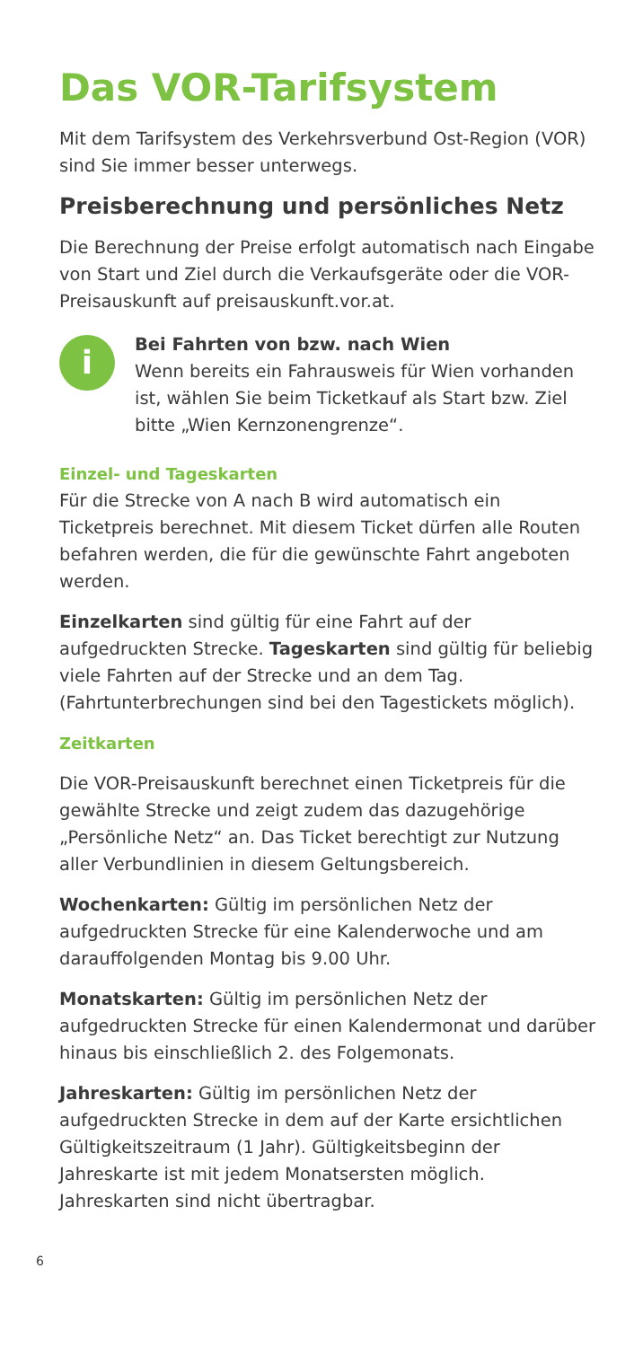Das VOR-Tarifsystem
Mit dem Tarifsystem des Verkehrsverbund Ost-Region (VOR) sind Sie immer besser unterwegs.
Preisberechnung und persönliches Netz
Die Berechnung der Preise erfolgt automatisch nach Eingabe von Start und Ziel durch die Verkaufsgeräte oder die VOR-Preisauskunft auf preisauskunft.vor.at.
i
Bei Fahrten von bzw. nach Wien
Wenn bereits ein Fahrausweis für Wien vorhanden ist, wählen Sie beim Ticketkauf als Start bzw. Ziel bitte „Wien Kernzonengrenze“.
Einzel- und Tageskarten
Für die Strecke von A nach B wird automatisch ein Ticketpreis berechnet. Mit diesem Ticket dürfen alle Routen befahren werden, die für die gewünschte Fahrt angeboten werden.
Einzelkarten sind gültig für eine Fahrt auf der aufgedruckten Strecke. Tageskarten sind gültig für beliebig viele Fahrten auf der Strecke und an dem Tag. (Fahrtunterbrechungen sind bei den Tagestickets möglich).
Zeitkarten
Die VOR-Preisauskunft berechnet einen Ticketpreis für die gewählte Strecke und zeigt zudem das dazugehörige „Persönliche Netz“ an. Das Ticket berechtigt zur Nutzung aller Verbundlinien in diesem Geltungsbereich.
Wochenkarten: Gültig im persönlichen Netz der aufgedruckten Strecke für eine Kalenderwoche und am darauffolgenden Montag bis 9.00 Uhr.
Monatskarten: Gültig im persönlichen Netz der aufgedruckten Strecke für einen Kalendermonat und darüber hinaus bis einschließlich 2. des Folgemonats.
Jahreskarten: Gültig im persönlichen Netz der aufgedruckten Strecke in dem auf der Karte ersichtlichen Gültigkeitszeitraum (1 Jahr). Gültigkeitsbeginn der Jahreskarte ist mit jedem Monatsersten möglich. Jahreskarten sind nicht übertragbar.
6